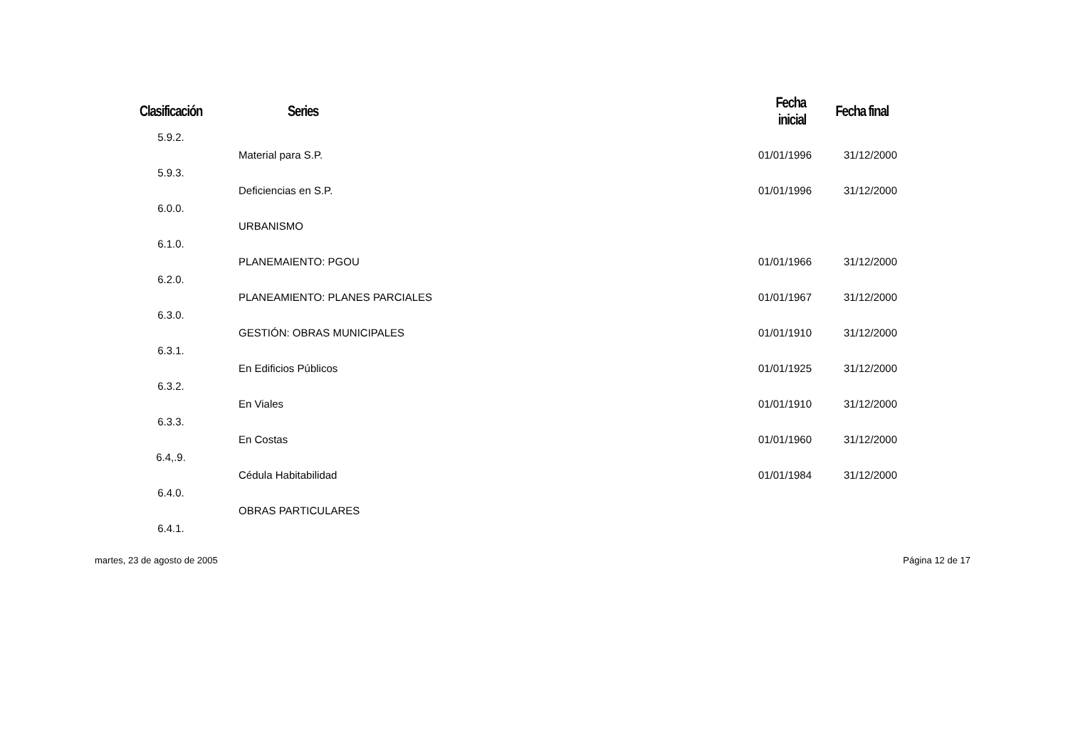| Clasificación | Series | Fecha inicial | Fecha final |
| --- | --- | --- | --- |
| 5.9.2. | | | |
| | Material para S.P. | 01/01/1996 | 31/12/2000 |
| 5.9.3. | | | |
| | Deficiencias en S.P. | 01/01/1996 | 31/12/2000 |
| 6.0.0. | | | |
| | URBANISMO | | |
| 6.1.0. | | | |
| | PLANEMAIENTO: PGOU | 01/01/1966 | 31/12/2000 |
| 6.2.0. | | | |
| | PLANEAMIENTO: PLANES PARCIALES | 01/01/1967 | 31/12/2000 |
| 6.3.0. | | | |
| | GESTIÓN: OBRAS MUNICIPALES | 01/01/1910 | 31/12/2000 |
| 6.3.1. | | | |
| | En Edificios Públicos | 01/01/1925 | 31/12/2000 |
| 6.3.2. | | | |
| | En Viales | 01/01/1910 | 31/12/2000 |
| 6.3.3. | | | |
| | En Costas | 01/01/1960 | 31/12/2000 |
| 6.4,.9. | | | |
| | Cédula Habitabilidad | 01/01/1984 | 31/12/2000 |
| 6.4.0. | | | |
| | OBRAS PARTICULARES | | |
| 6.4.1. | | | |
martes, 23 de agosto de 2005 Página 12 de 17